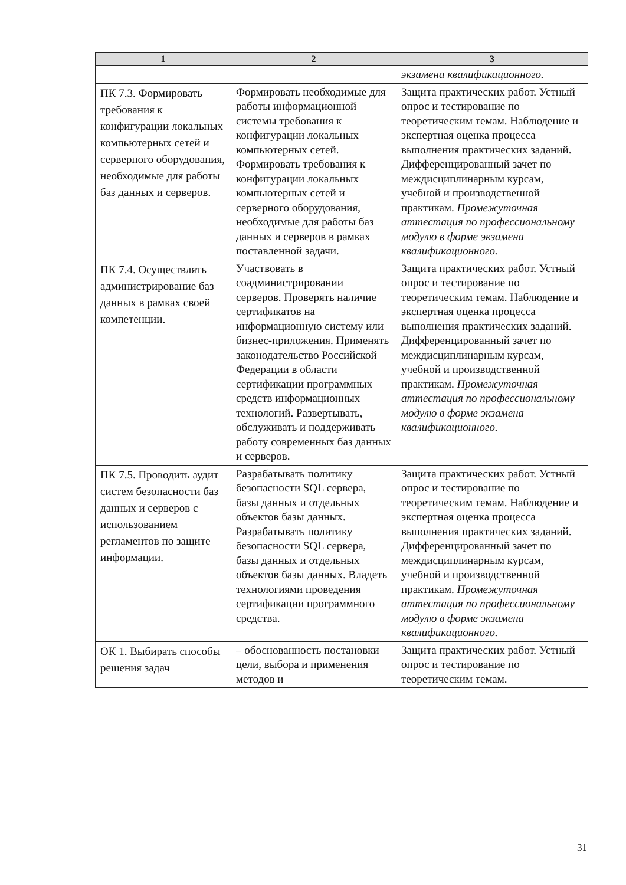| 1 | 2 | 3 |
| --- | --- | --- |
| | | экзамена квалификационного. |
| ПК 7.3. Формировать требования к конфигурации локальных компьютерных сетей и серверного оборудования, необходимые для работы баз данных и серверов. | Формировать необходимые для работы информационной системы требования к конфигурации локальных компьютерных сетей. Формировать требования к конфигурации локальных компьютерных сетей и серверного оборудования, необходимые для работы баз данных и серверов в рамках поставленной задачи. | Защита практических работ. Устный опрос и тестирование по теоретическим темам. Наблюдение и экспертная оценка процесса выполнения практических заданий. Дифференцированный зачет по междисциплинарным курсам, учебной и производственной практикам. Промежуточная аттестация по профессиональному модулю в форме экзамена квалификационного. |
| ПК 7.4. Осуществлять администрирование баз данных в рамках своей компетенции. | Участвовать в соадминистрировании серверов. Проверять наличие сертификатов на информационную систему или бизнес-приложения. Применять законодательство Российской Федерации в области сертификации программных средств информационных технологий. Развертывать, обслуживать и поддерживать работу современных баз данных и серверов. | Защита практических работ. Устный опрос и тестирование по теоретическим темам. Наблюдение и экспертная оценка процесса выполнения практических заданий. Дифференцированный зачет по междисциплинарным курсам, учебной и производственной практикам. Промежуточная аттестация по профессиональному модулю в форме экзамена квалификационного. |
| ПК 7.5. Проводить аудит систем безопасности баз данных и серверов с использованием регламентов по защите информации. | Разрабатывать политику безопасности SQL сервера, базы данных и отдельных объектов базы данных. Разрабатывать политику безопасности SQL сервера, базы данных и отдельных объектов базы данных. Владеть технологиями проведения сертификации программного средства. | Защита практических работ. Устный опрос и тестирование по теоретическим темам. Наблюдение и экспертная оценка процесса выполнения практических заданий. Дифференцированный зачет по междисциплинарным курсам, учебной и производственной практикам. Промежуточная аттестация по профессиональному модулю в форме экзамена квалификационного. |
| ОК 1. Выбирать способы решения задач | – обоснованность постановки цели, выбора и применения методов и | Защита практических работ. Устный опрос и тестирование по теоретическим темам. |
31